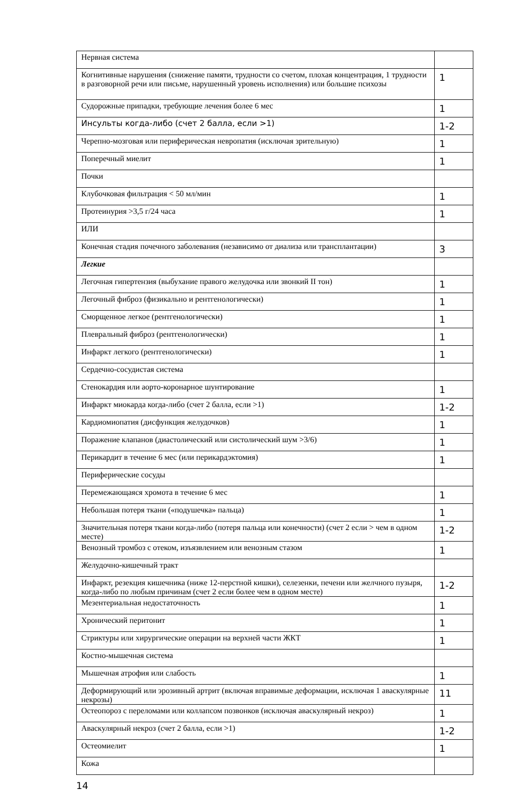| Нервная система | |
| Когнитивные нарушения (снижение памяти, трудности со счетом, плохая концентрация, 1 трудности в разговорной речи или письме, нарушенный уровень исполнения) или большие психозы | 1 |
| Судорожные припадки, требующие лечения более 6 мес | 1 |
| Инсульты когда-либо (счет 2 балла, если >1) | 1-2 |
| Черепно-мозговая или периферическая невропатия (исключая зрительную) | 1 |
| Поперечный миелит | 1 |
| Почки | |
| Клубочковая фильтрация < 50 мл/мин | 1 |
| Протеинурия >3,5 г/24 часа | 1 |
| ИЛИ | |
| Конечная стадия почечного заболевания (независимо от диализа или трансплантации) | 3 |
| Легкие | |
| Легочная гипертензия (выбухание правого желудочка или звонкий II тон) | 1 |
| Легочный фиброз (физикально и рентгенологически) | 1 |
| Сморщенное легкое (рентгенологически) | 1 |
| Плевральный фиброз (рентгенологически) | 1 |
| Инфаркт легкого (рентгенологически) | 1 |
| Сердечно-сосудистая система | |
| Стенокардия или аорто-коронарное шунтирование | 1 |
| Инфаркт миокарда когда-либо (счет 2 балла, если >1) | 1-2 |
| Кардиомиопатия (дисфункция желудочков) | 1 |
| Поражение клапанов (диастолический или систолический шум >3/6) | 1 |
| Перикардит в течение 6 мес (или перикардэктомия) | 1 |
| Периферические сосуды | |
| Перемежающаяся хромота в течение 6 мес | 1 |
| Небольшая потеря ткани («подушечка» пальца) | 1 |
| Значительная потеря ткани когда-либо (потеря пальца или конечности) (счет 2 если > чем в одном месте) | 1-2 |
| Венозный тромбоз с отеком, изъязвлением или венозным стазом | 1 |
| Желудочно-кишечный тракт | |
| Инфаркт, резекция кишечника (ниже 12-перстной кишки), селезенки, печени или желчного пузыря, когда-либо по любым причинам (счет 2 если более чем в одном месте) | 1-2 |
| Мезентериальная недостаточность | 1 |
| Хронический перитонит | 1 |
| Стриктуры или хирургические операции на верхней части ЖКТ | 1 |
| Костно-мышечная система | |
| Мышечная атрофия или слабость | 1 |
| Деформирующий или эрозивный артрит (включая вправимые деформации, исключая 1 аваскулярные некрозы) | 11 |
| Остеопороз с переломами или коллапсом позвонков (исключая аваскулярный некроз) | 1 |
| Аваскулярный некроз (счет 2 балла, если >1) | 1-2 |
| Остеомиелит | 1 |
| Кожа | |
14